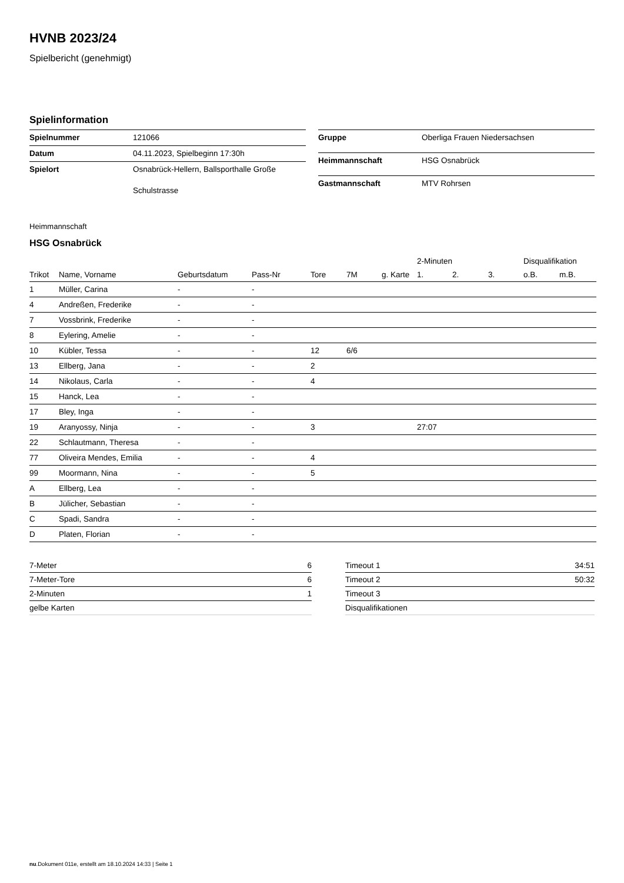HVNB 2023/24
Spielbericht (genehmigt)
Spielinformation
| Spielnummer | 121066 |
| Datum | 04.11.2023, Spielbeginn 17:30h |
| Spielort | Osnabrück-Hellern, Ballsporthalle Große Schulstrasse |
| Gruppe | Oberliga Frauen Niedersachsen |
| Heimmannschaft | HSG Osnabrück |
| Gastmannschaft | MTV Rohrsen |
Heimmannschaft
HSG Osnabrück
| | | | | | | | 2-Minuten | | | Disqualifikation | |
| --- | --- | --- | --- | --- | --- | --- | --- | --- | --- | --- | --- |
| Trikot | Name, Vorname | Geburtsdatum | Pass-Nr | Tore | 7M | g. Karte | 1. | 2. | 3. | o.B. | m.B. |
| 1 | Müller, Carina | - | - | | | | | | | | |
| 4 | Andreßen, Frederike | - | - | | | | | | | | |
| 7 | Vossbrink, Frederike | - | - | | | | | | | | |
| 8 | Eylering, Amelie | - | - | | | | | | | | |
| 10 | Kübler, Tessa | - | - | 12 | 6/6 | | | | | | |
| 13 | Ellberg, Jana | - | - | 2 | | | | | | | |
| 14 | Nikolaus, Carla | - | - | 4 | | | | | | | |
| 15 | Hanck, Lea | - | - | | | | | | | | |
| 17 | Bley, Inga | - | - | | | | | | | | |
| 19 | Aranyossy, Ninja | - | - | 3 | | | 27:07 | | | | |
| 22 | Schlautmann, Theresa | - | - | | | | | | | | |
| 77 | Oliveira Mendes, Emilia | - | - | 4 | | | | | | | |
| 99 | Moormann, Nina | - | - | 5 | | | | | | | |
| A | Ellberg, Lea | - | - | | | | | | | | |
| B | Jülicher, Sebastian | - | - | | | | | | | | |
| C | Spadi, Sandra | - | - | | | | | | | | |
| D | Platen, Florian | - | - | | | | | | | | |
| 7-Meter | 6 |
| 7-Meter-Tore | 6 |
| 2-Minuten | 1 |
| gelbe Karten | |
| Timeout 1 | 34:51 |
| Timeout 2 | 50:32 |
| Timeout 3 | |
| Disqualifikationen | |
nu.Dokument 011e, erstellt am 18.10.2024 14:33 | Seite 1